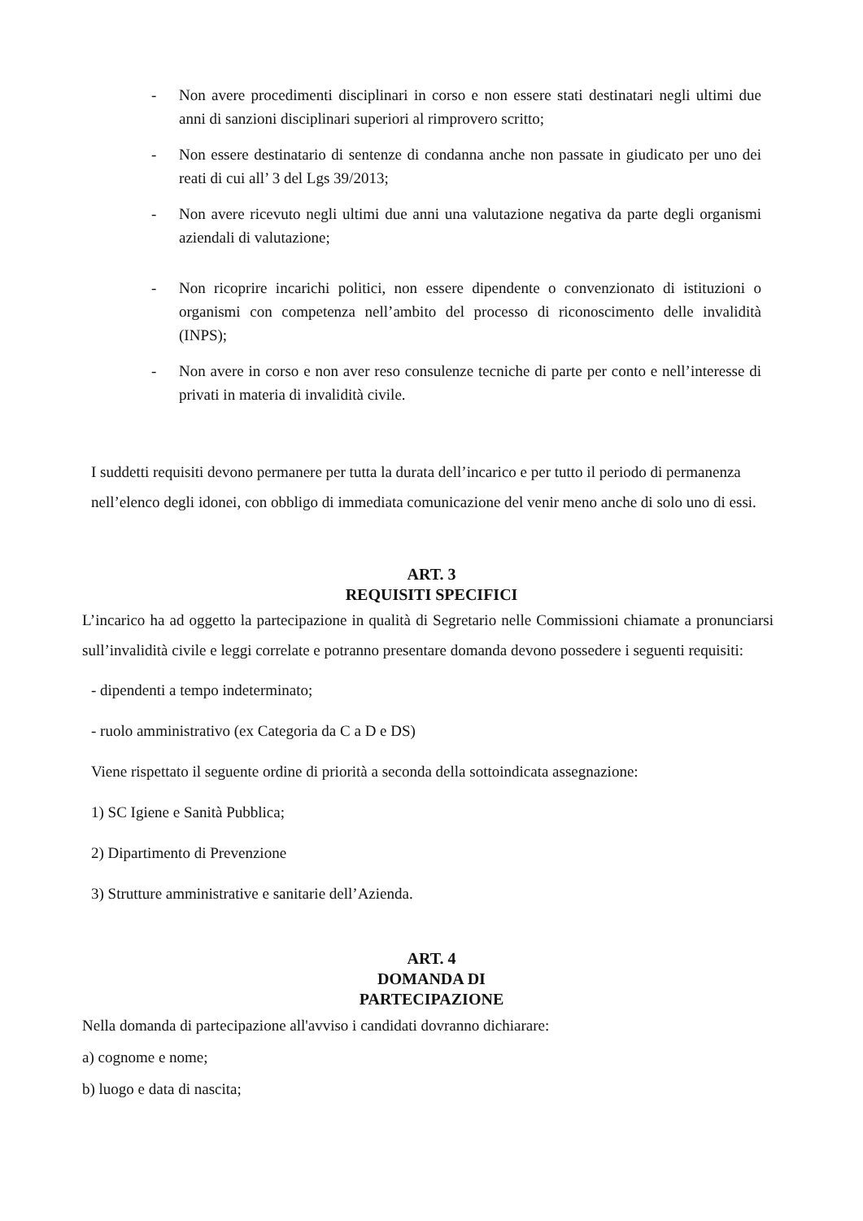- Non avere procedimenti disciplinari in corso e non essere stati destinatari negli ultimi due anni di sanzioni disciplinari superiori al rimprovero scritto;
- Non essere destinatario di sentenze di condanna anche non passate in giudicato per uno dei reati di cui all’ 3 del Lgs 39/2013;
- Non avere ricevuto negli ultimi due anni una valutazione negativa da parte degli organismi aziendali di valutazione;
- Non ricoprire incarichi politici, non essere dipendente o convenzionato di istituzioni o organismi con competenza nell’ambito del processo di riconoscimento delle invalidità (INPS);
- Non avere in corso e non aver reso consulenze tecniche di parte per conto e nell’interesse di privati in materia di invalidità civile.
I suddetti requisiti devono permanere per tutta la durata dell’incarico e per tutto il periodo di permanenza nell’elenco degli idonei, con obbligo di immediata comunicazione del venir meno anche di solo uno di essi.
ART. 3
REQUISITI SPECIFICI
L’incarico ha ad oggetto la partecipazione in qualità di Segretario nelle Commissioni chiamate a pronunciarsi sull’invalidità civile e leggi correlate e potranno presentare domanda devono possedere i seguenti requisiti:
- dipendenti a tempo indeterminato;
- ruolo amministrativo (ex Categoria da C a D e DS)
Viene rispettato il seguente ordine di priorità a seconda della sottoindicata assegnazione:
1) SC Igiene e Sanità Pubblica;
2) Dipartimento di Prevenzione
3) Strutture amministrative e sanitarie dell’Azienda.
ART. 4
DOMANDA DI
PARTECIPAZIONE
Nella domanda di partecipazione all'avviso i candidati dovranno dichiarare:
a) cognome e nome;
b) luogo e data di nascita;